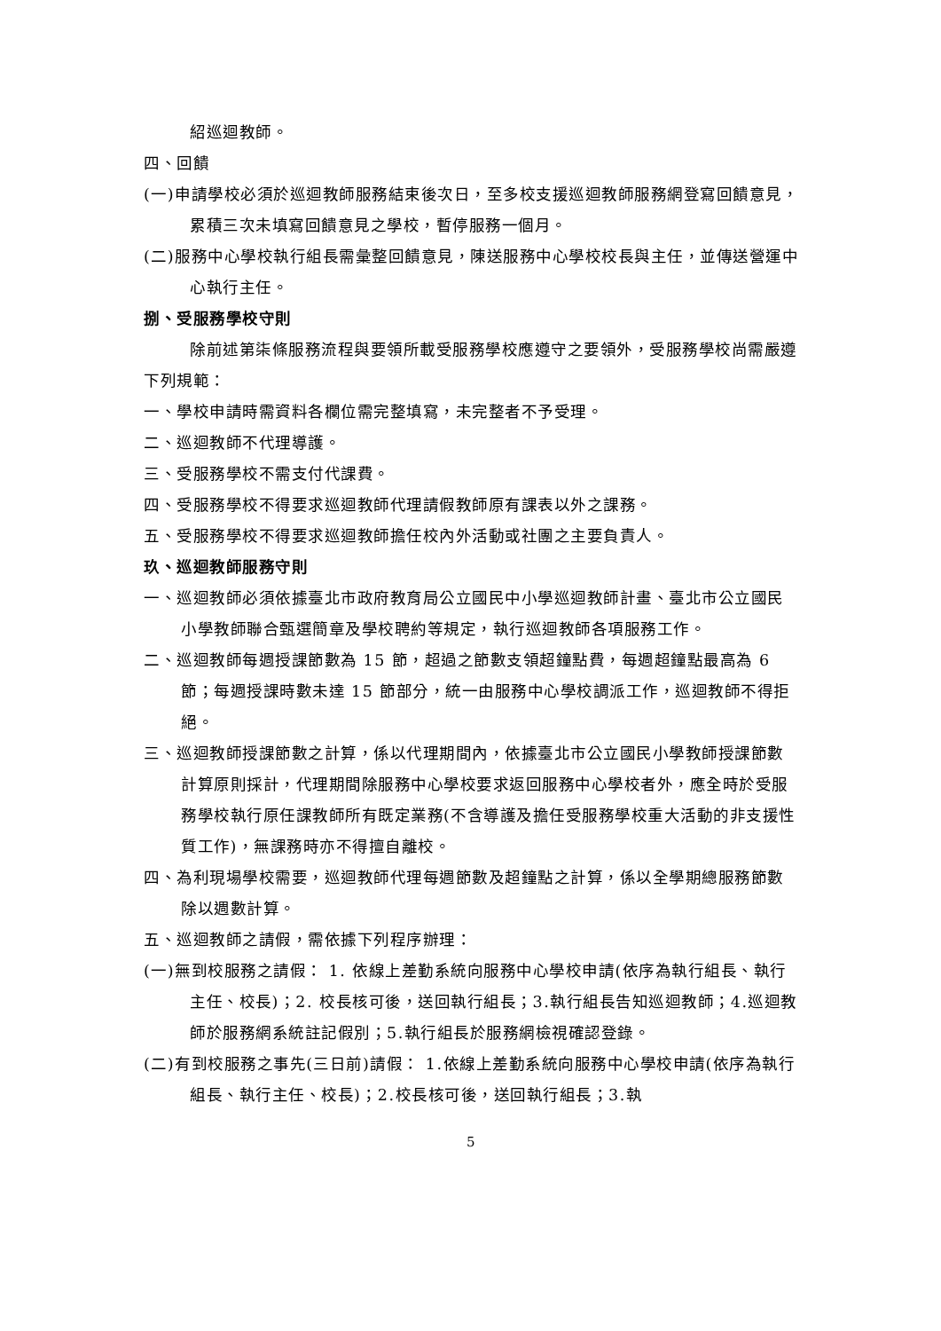紹巡迴教師。
四、回饋
(一)申請學校必須於巡迴教師服務結束後次日，至多校支援巡迴教師服務網登寫回饋意見，累積三次未填寫回饋意見之學校，暫停服務一個月。
(二)服務中心學校執行組長需彙整回饋意見，陳送服務中心學校校長與主任，並傳送營運中心執行主任。
捌、受服務學校守則
除前述第柒條服務流程與要領所載受服務學校應遵守之要領外，受服務學校尚需嚴遵下列規範：
一、學校申請時需資料各欄位需完整填寫，未完整者不予受理。
二、巡迴教師不代理導護。
三、受服務學校不需支付代課費。
四、受服務學校不得要求巡迴教師代理請假教師原有課表以外之課務。
五、受服務學校不得要求巡迴教師擔任校內外活動或社團之主要負責人。
玖、巡迴教師服務守則
一、巡迴教師必須依據臺北市政府教育局公立國民中小學巡迴教師計畫、臺北市公立國民小學教師聯合甄選簡章及學校聘約等規定，執行巡迴教師各項服務工作。
二、巡迴教師每週授課節數為 15 節，超過之節數支領超鐘點費，每週超鐘點最高為 6 節；每週授課時數未達 15 節部分，統一由服務中心學校調派工作，巡迴教師不得拒絕。
三、巡迴教師授課節數之計算，係以代理期間內，依據臺北市公立國民小學教師授課節數計算原則採計，代理期間除服務中心學校要求返回服務中心學校者外，應全時於受服務學校執行原任課教師所有既定業務(不含導護及擔任受服務學校重大活動的非支援性質工作)，無課務時亦不得擅自離校。
四、為利現場學校需要，巡迴教師代理每週節數及超鐘點之計算，係以全學期總服務節數除以週數計算。
五、巡迴教師之請假，需依據下列程序辦理：
(一)無到校服務之請假： 1. 依線上差勤系統向服務中心學校申請(依序為執行組長、執行主任、校長)；2. 校長核可後，送回執行組長；3.執行組長告知巡迴教師；4.巡迴教師於服務網系統註記假別；5.執行組長於服務網檢視確認登錄。
(二)有到校服務之事先(三日前)請假： 1.依線上差勤系統向服務中心學校申請(依序為執行組長、執行主任、校長)；2.校長核可後，送回執行組長；3.執
5